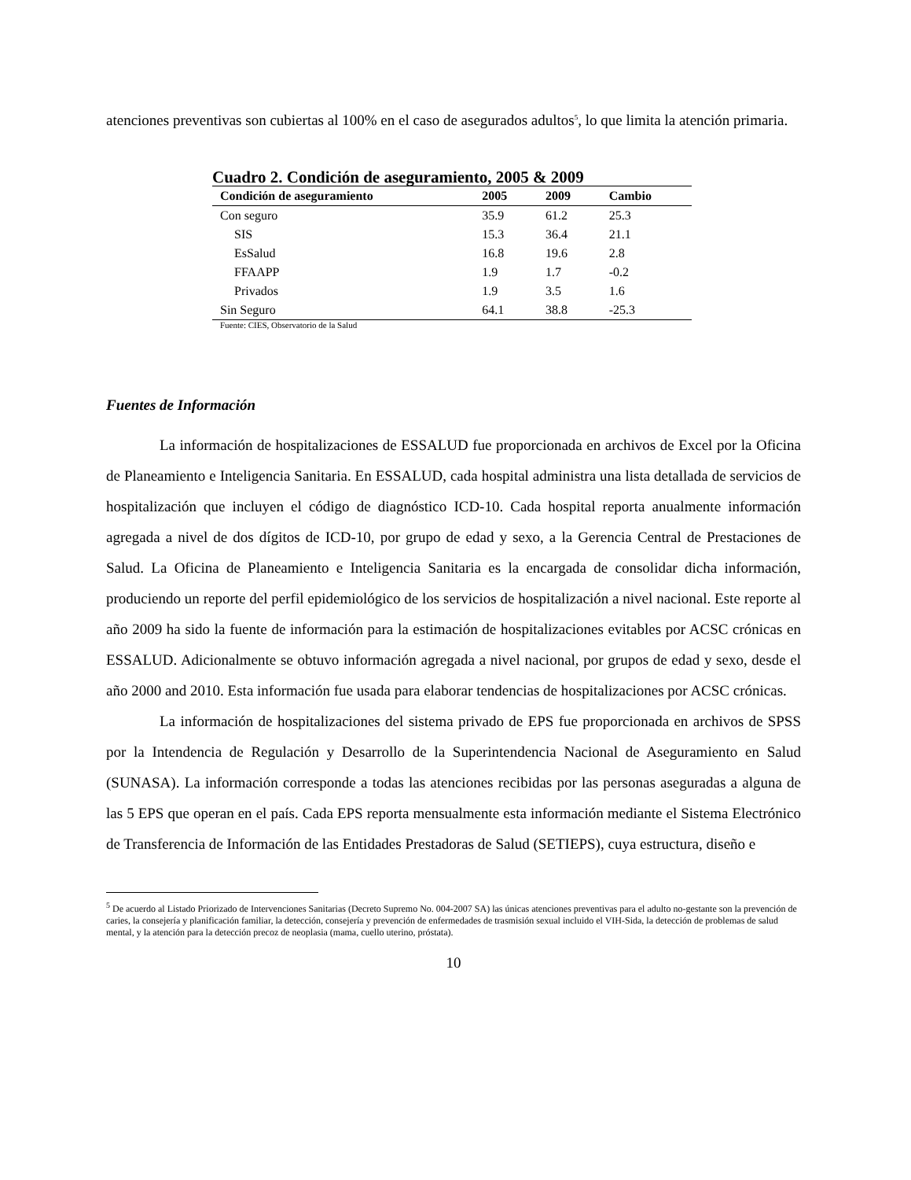atenciones preventivas son cubiertas al 100% en el caso de asegurados adultos<sup>5</sup>, lo que limita la atención primaria.
Cuadro 2. Condición de aseguramiento, 2005 & 2009
| Condición de aseguramiento | 2005 | 2009 | Cambio |
| --- | --- | --- | --- |
| Con seguro | 35.9 | 61.2 | 25.3 |
| SIS | 15.3 | 36.4 | 21.1 |
| EsSalud | 16.8 | 19.6 | 2.8 |
| FFAAPP | 1.9 | 1.7 | -0.2 |
| Privados | 1.9 | 3.5 | 1.6 |
| Sin Seguro | 64.1 | 38.8 | -25.3 |
Fuente: CIES, Observatorio de la Salud
Fuentes de Información
La información de hospitalizaciones de ESSALUD fue proporcionada en archivos de Excel por la Oficina de Planeamiento e Inteligencia Sanitaria. En ESSALUD, cada hospital administra una lista detallada de servicios de hospitalización que incluyen el código de diagnóstico ICD-10. Cada hospital reporta anualmente información agregada a nivel de dos dígitos de ICD-10, por grupo de edad y sexo, a la Gerencia Central de Prestaciones de Salud. La Oficina de Planeamiento e Inteligencia Sanitaria es la encargada de consolidar dicha información, produciendo un reporte del perfil epidemiológico de los servicios de hospitalización a nivel nacional. Este reporte al año 2009 ha sido la fuente de información para la estimación de hospitalizaciones evitables por ACSC crónicas en ESSALUD. Adicionalmente se obtuvo información agregada a nivel nacional, por grupos de edad y sexo, desde el año 2000 and 2010. Esta información fue usada para elaborar tendencias de hospitalizaciones por ACSC crónicas.
La información de hospitalizaciones del sistema privado de EPS fue proporcionada en archivos de SPSS por la Intendencia de Regulación y Desarrollo de la Superintendencia Nacional de Aseguramiento en Salud (SUNASA). La información corresponde a todas las atenciones recibidas por las personas aseguradas a alguna de las 5 EPS que operan en el país. Cada EPS reporta mensualmente esta información mediante el Sistema Electrónico de Transferencia de Información de las Entidades Prestadoras de Salud (SETIEPS), cuya estructura, diseño e
<sup>5</sup> De acuerdo al Listado Priorizado de Intervenciones Sanitarias (Decreto Supremo No. 004-2007 SA) las únicas atenciones preventivas para el adulto no-gestante son la prevención de caries, la consejería y planificación familiar, la detección, consejería y prevención de enfermedades de trasmisión sexual incluido el VIH-Sida, la detección de problemas de salud mental, y la atención para la detección precoz de neoplasia (mama, cuello uterino, próstata).
10